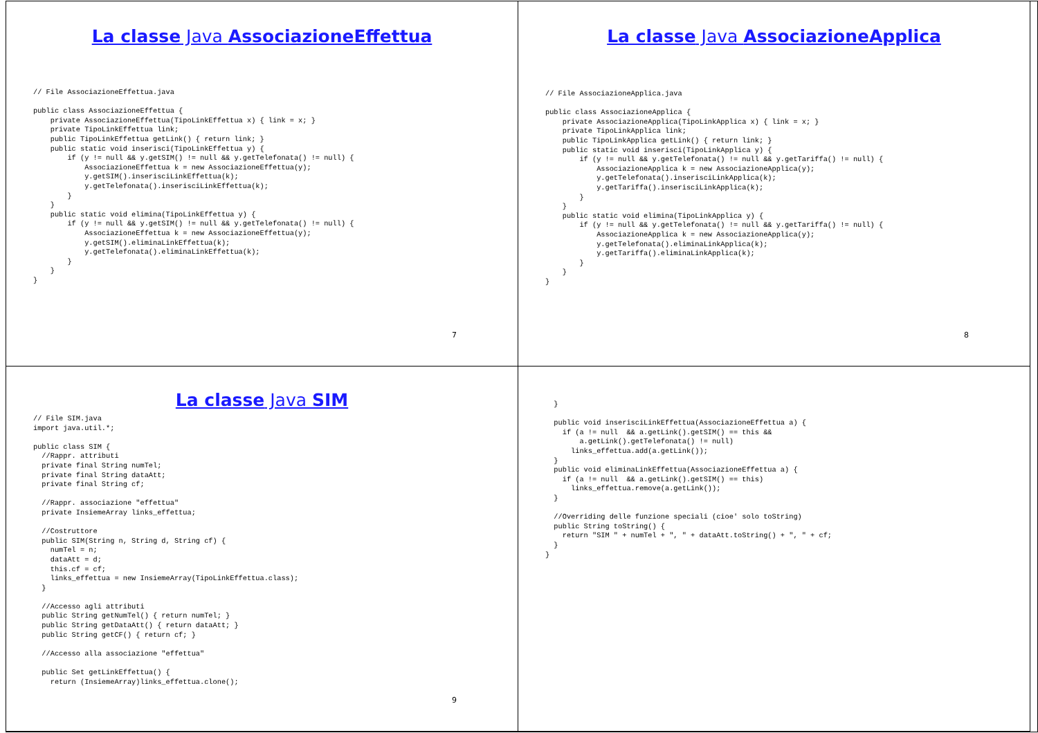La classe Java AssociazioneEffettua
// File AssociazioneEffettua.java

public class AssociazioneEffettua {
    private AssociazioneEffettua(TipoLinkEffettua x) { link = x; }
    private TipoLinkEffettua link;
    public TipoLinkEffettua getLink() { return link; }
    public static void inserisci(TipoLinkEffettua y) {
        if (y != null && y.getSIM() != null && y.getTelefonata() != null) {
            AssociazioneEffettua k = new AssociazioneEffettua(y);
            y.getSIM().inserisciLinkEffettua(k);
            y.getTelefonata().inserisciLinkEffettua(k);
        }
    }
    public static void elimina(TipoLinkEffettua y) {
        if (y != null && y.getSIM() != null && y.getTelefonata() != null) {
            AssociazioneEffettua k = new AssociazioneEffettua(y);
            y.getSIM().eliminaLinkEffettua(k);
            y.getTelefonata().eliminaLinkEffettua(k);
        }
    }
}
7
La classe Java AssociazioneApplica
// File AssociazioneApplica.java

public class AssociazioneApplica {
    private AssociazioneApplica(TipoLinkApplica x) { link = x; }
    private TipoLinkApplica link;
    public TipoLinkApplica getLink() { return link; }
    public static void inserisci(TipoLinkApplica y) {
        if (y != null && y.getTelefonata() != null && y.getTariffa() != null) {
            AssociazioneApplica k = new AssociazioneApplica(y);
            y.getTelefonata().inserisciLinkApplica(k);
            y.getTariffa().inserisciLinkApplica(k);
        }
    }
    public static void elimina(TipoLinkApplica y) {
        if (y != null && y.getTelefonata() != null && y.getTariffa() != null) {
            AssociazioneApplica k = new AssociazioneApplica(y);
            y.getTelefonata().eliminaLinkApplica(k);
            y.getTariffa().eliminaLinkApplica(k);
        }
    }
}
8
La classe Java SIM
// File SIM.java
import java.util.*;

public class SIM {
  //Rappr. attributi
  private final String numTel;
  private final String dataAtt;
  private final String cf;

  //Rappr. associazione "effettua"
  private InsiemeArray links_effettua;

  //Costruttore
  public SIM(String n, String d, String cf) {
    numTel = n;
    dataAtt = d;
    this.cf = cf;
    links_effettua = new InsiemeArray(TipoLinkEffettua.class);
  }

  //Accesso agli attributi
  public String getNumTel() { return numTel; }
  public String getDataAtt() { return dataAtt; }
  public String getCF() { return cf; }

  //Accesso alla associazione "effettua"

  public Set getLinkEffettua() {
    return (InsiemeArray)links_effettua.clone();
9
  }

  public void inserisciLinkEffettua(AssociazioneEffettua a) {
    if (a != null  && a.getLink().getSIM() == this &&
        a.getLink().getTelefonata() != null)
      links_effettua.add(a.getLink());
  }
  public void eliminaLinkEffettua(AssociazioneEffettua a) {
    if (a != null  && a.getLink().getSIM() == this)
      links_effettua.remove(a.getLink());
  }

  //Overriding delle funzione speciali (cioe' solo toString)
  public String toString() {
    return "SIM " + numTel + ", " + dataAtt.toString() + ", " + cf;
  }
}